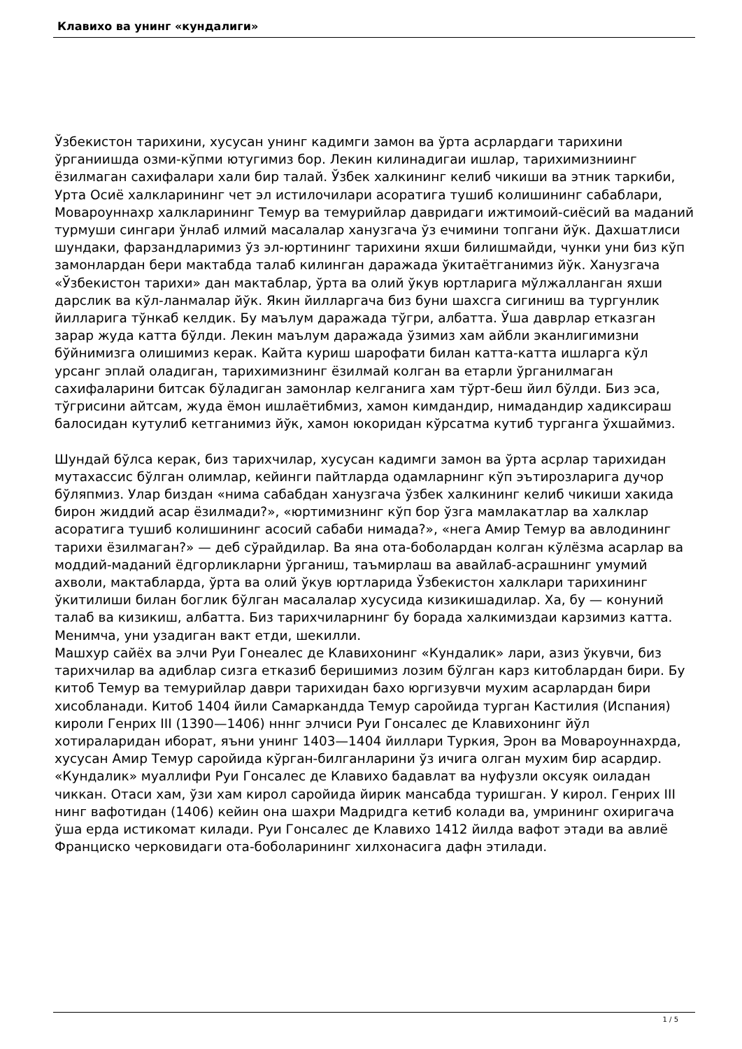Клавихо ва унинг «кундалиги»
Ўзбекистон тарихини, хусусан унинг кадимги замон ва ўрта асрлардаги тарихини ўрганиишда озми-кўпми ютугимиз бор. Лекин килинадигаи ишлар, тарихимизниинг ёзилмаган сахифалари хали бир талай. Ўзбек халкининг келиб чикиши ва этник таркиби, Урта Осиё халкларининг чет эл истилочилари асоратига тушиб колишининг сабаблари, Мовароуннахр халкларининг Темур ва темурийлар давридаги ижтимоий-сиёсий ва маданий турмуши сингари ўнлаб илмий масалалар ханузгача ўз ечимини топгани йўк. Дахшатлиси шундаки, фарзандларимиз ўз эл-юртининг тарихини яхши билишмайди, чунки уни биз кўп замонлардан бери мактабда талаб килинган даражада ўкитаётганимиз йўк. Ханузгача «Ўзбекистон тарихи» дан мактаблар, ўрта ва олий ўкув юртларига мўлжалланган яхши дарслик ва кўл-ланмалар йўк. Якин йилларгача биз буни шахсга сигиниш ва тургунлик йилларига тўнкаб келдик. Бу маълум даражада тўгри, албатта. Ўша даврлар етказган зарар жуда катта бўлди. Лекин маълум даражада ўзимиз хам айбли эканлигимизни бўйнимизга олишимиз керак. Кайта куриш шарофати билан катта-катта ишларга кўл урсанг эплай оладиган, тарихимизнинг ёзилмай колган ва етарли ўрганилмаган сахифаларини битсак бўладиган замонлар келганига хам тўрт-беш йил бўлди. Биз эса, тўгрисини айтсам, жуда ёмон ишлаётибмиз, хамон кимдандир, нимадандир хадиксираш балосидан кутулиб кетганимиз йўк, хамон юкоридан кўрсатма кутиб турганга ўхшаймиз.
Шундай бўлса керак, биз тарихчилар, хусусан кадимги замон ва ўрта асрлар тарихидан мутахассис бўлган олимлар, кейинги пайтларда одамларнинг кўп эътирозларига дучор бўляпмиз. Улар биздан «нима сабабдан ханузгача ўзбек халкининг келиб чикиши хакида бирон жиддий асар ёзилмади?», «юртимизнинг кўп бор ўзга мамлакатлар ва халклар асоратига тушиб колишининг асосий сабаби нимада?», «нега Амир Темур ва авлодининг тарихи ёзилмаган?» — деб сўрайдилар. Ва яна ота-боболардан колган кўлёзма асарлар ва моддий-маданий ёдгорликларни ўрганиш, таъмирлаш ва авайлаб-асрашнинг умумий ахволи, мактабларда, ўрта ва олий ўкув юртларида Ўзбекистон халклари тарихининг ўкитилиши билан боглик бўлган масалалар хусусида кизикишадилар. Ха, бу — конуний талаб ва кизикиш, албатта. Биз тарихчиларнинг бу борада халкимиздаи карзимиз катта. Менимча, уни узадиган вакт етди, шекилли.
Машхур сайёх ва элчи Руи Гонеалес де Клавихонинг «Кундалик» лари, азиз ўкувчи, биз тарихчилар ва адиблар сизга етказиб беришимиз лозим бўлган карз китоблардан бири. Бу китоб Темур ва темурийлар даври тарихидан бахо юргизувчи мухим асарлардан бири хисобланади. Китоб 1404 йили Самаркандда Темур саройида турган Кастилия (Испания) кироли Генрих III (1390—1406) нннг элчиси Руи Гонсалес де Клавихонинг йўл хотираларидан иборат, яъни унинг 1403—1404 йиллари Туркия, Эрон ва Мовароуннахрда, хусусан Амир Темур саройида кўрган-билганларини ўз ичига олган мухим бир асардир.
«Кундалик» муаллифи Руи Гонсалес де Клавихо бадавлат ва нуфузли оксуяк оиладан чиккан. Отаси хам, ўзи хам кирол саройида йирик мансабда туришган. У кирол. Генрих III нинг вафотидан (1406) кейин она шахри Мадридга кетиб колади ва, умрининг охиригача ўша ерда истикомат килади. Руи Гонсалес де Клавихо 1412 йилда вафот этади ва авлиё Франциско черковидаги ота-боболарининг хилхонасига дафн этилади.
1 / 5